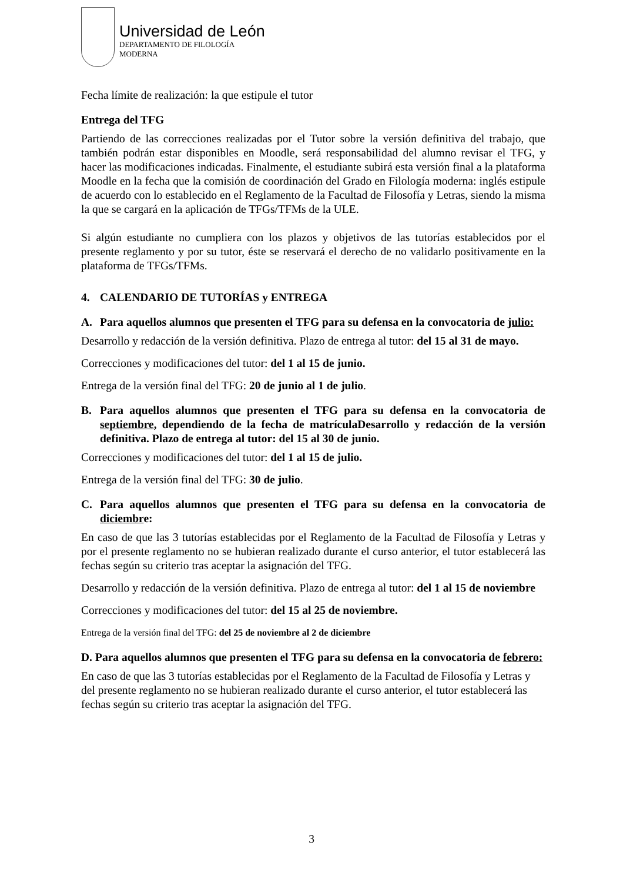Universidad de León
DEPARTAMENTO DE FILOLOGÍA
MODERNA
Fecha límite de realización: la que estipule el tutor
Entrega del TFG
Partiendo de las correcciones realizadas por el Tutor sobre la versión definitiva del trabajo, que también podrán estar disponibles en Moodle, será responsabilidad del alumno revisar el TFG, y hacer las modificaciones indicadas. Finalmente, el estudiante subirá esta versión final a la plataforma Moodle en la fecha que la comisión de coordinación del Grado en Filología moderna: inglés estipule de acuerdo con lo establecido en el Reglamento de la Facultad de Filosofía y Letras, siendo la misma la que se cargará en la aplicación de TFGs/TFMs de la ULE.
Si algún estudiante no cumpliera con los plazos y objetivos de las tutorías establecidos por el presente reglamento y por su tutor, éste se reservará el derecho de no validarlo positivamente en la plataforma de TFGs/TFMs.
4. CALENDARIO DE TUTORÍAS y ENTREGA
A. Para aquellos alumnos que presenten el TFG para su defensa en la convocatoria de julio:
Desarrollo y redacción de la versión definitiva. Plazo de entrega al tutor: del 15 al 31 de mayo.
Correcciones y modificaciones del tutor: del 1 al 15 de junio.
Entrega de la versión final del TFG: 20 de junio al 1 de julio.
B. Para aquellos alumnos que presenten el TFG para su defensa en la convocatoria de septiembre, dependiendo de la fecha de matrículaDesarrollo y redacción de la versión definitiva. Plazo de entrega al tutor: del 15 al 30 de junio.
Correcciones y modificaciones del tutor: del 1 al 15 de julio.
Entrega de la versión final del TFG: 30 de julio.
C. Para aquellos alumnos que presenten el TFG para su defensa en la convocatoria de diciembre:
En caso de que las 3 tutorías establecidas por el Reglamento de la Facultad de Filosofía y Letras y por el presente reglamento no se hubieran realizado durante el curso anterior, el tutor establecerá las fechas según su criterio tras aceptar la asignación del TFG.
Desarrollo y redacción de la versión definitiva. Plazo de entrega al tutor: del 1 al 15 de noviembre
Correcciones y modificaciones del tutor: del 15 al 25 de noviembre.
Entrega de la versión final del TFG: del 25 de noviembre al 2 de diciembre
D. Para aquellos alumnos que presenten el TFG para su defensa en la convocatoria de febrero:
En caso de que las 3 tutorías establecidas por el Reglamento de la Facultad de Filosofía y Letras y del presente reglamento no se hubieran realizado durante el curso anterior, el tutor establecerá las fechas según su criterio tras aceptar la asignación del TFG.
3